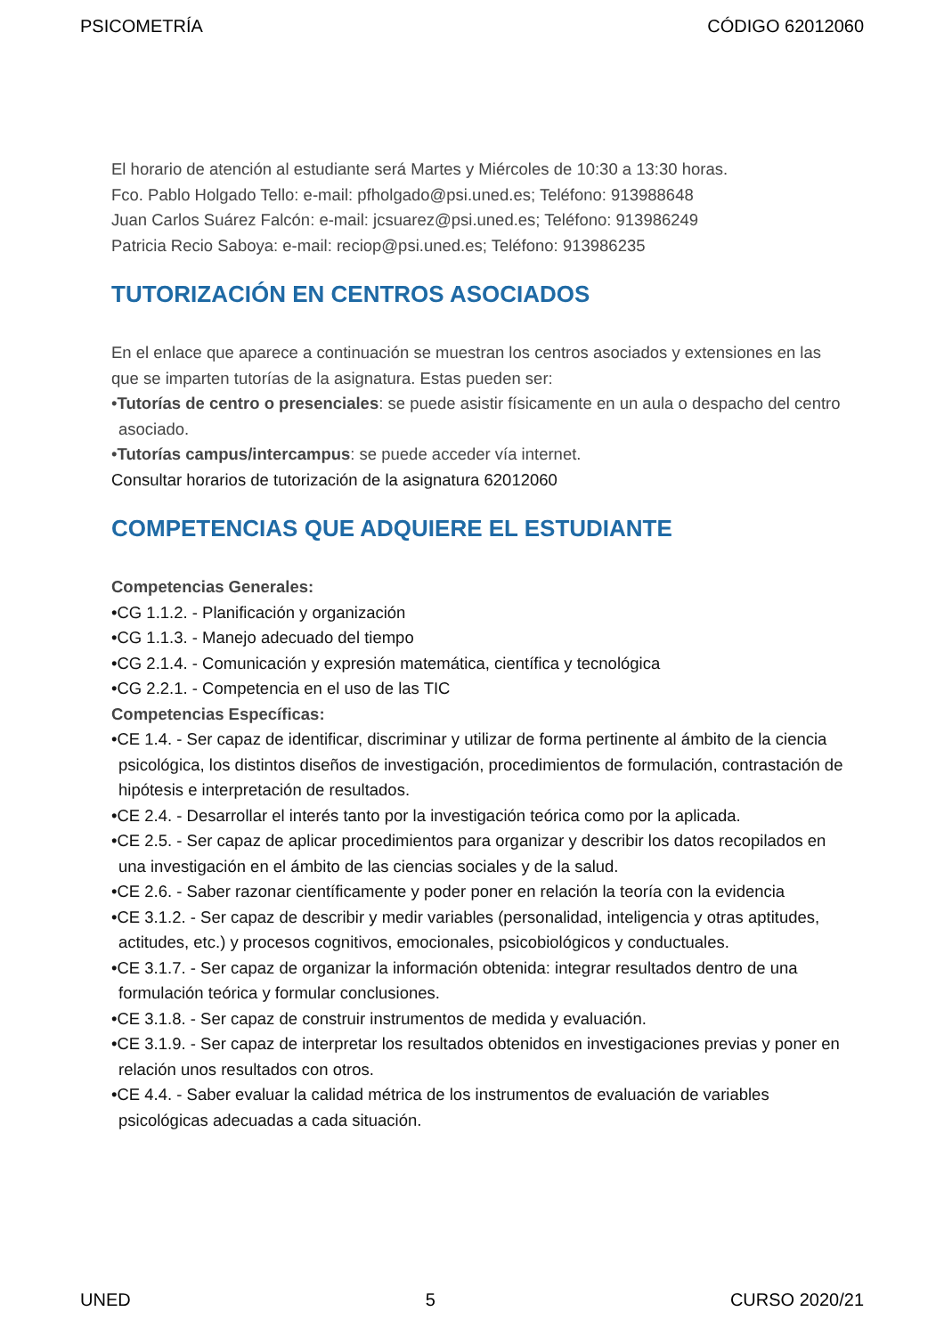PSICOMETRÍA CÓDIGO 62012060
El horario de atención al estudiante será Martes y Miércoles de 10:30 a 13:30 horas.
Fco. Pablo Holgado Tello: e-mail: pfholgado@psi.uned.es; Teléfono: 913988648
Juan Carlos Suárez Falcón: e-mail: jcsuarez@psi.uned.es; Teléfono: 913986249
Patricia Recio Saboya: e-mail: reciop@psi.uned.es; Teléfono: 913986235
TUTORIZACIÓN EN CENTROS ASOCIADOS
En el enlace que aparece a continuación se muestran los centros asociados y extensiones en las que se imparten tutorías de la asignatura. Estas pueden ser:
•Tutorías de centro o presenciales: se puede asistir físicamente en un aula o despacho del centro asociado.
•Tutorías campus/intercampus: se puede acceder vía internet.
Consultar horarios de tutorización de la asignatura 62012060
COMPETENCIAS QUE ADQUIERE EL ESTUDIANTE
Competencias Generales:
•CG 1.1.2. - Planificación y organización
•CG 1.1.3. - Manejo adecuado del tiempo
•CG 2.1.4. - Comunicación y expresión matemática, científica y tecnológica
•CG 2.2.1. - Competencia en el uso de las TIC
Competencias Específicas:
•CE 1.4. - Ser capaz de identificar, discriminar y utilizar de forma pertinente al ámbito de la ciencia psicológica, los distintos diseños de investigación, procedimientos de formulación, contrastación de hipótesis e interpretación de resultados.
•CE 2.4. - Desarrollar el interés tanto por la investigación teórica como por la aplicada.
•CE 2.5. - Ser capaz de aplicar procedimientos para organizar y describir los datos recopilados en una investigación en el ámbito de las ciencias sociales y de la salud.
•CE 2.6. - Saber razonar científicamente y poder poner en relación la teoría con la evidencia
•CE 3.1.2. - Ser capaz de describir y medir variables (personalidad, inteligencia y otras aptitudes, actitudes, etc.) y procesos cognitivos, emocionales, psicobiológicos y conductuales.
•CE 3.1.7. - Ser capaz de organizar la información obtenida: integrar resultados dentro de una formulación teórica y formular conclusiones.
•CE 3.1.8. - Ser capaz de construir instrumentos de medida y evaluación.
•CE 3.1.9. - Ser capaz de interpretar los resultados obtenidos en investigaciones previas y poner en relación unos resultados con otros.
•CE 4.4. - Saber evaluar la calidad métrica de los instrumentos de evaluación de variables psicológicas adecuadas a cada situación.
UNED 5 CURSO 2020/21